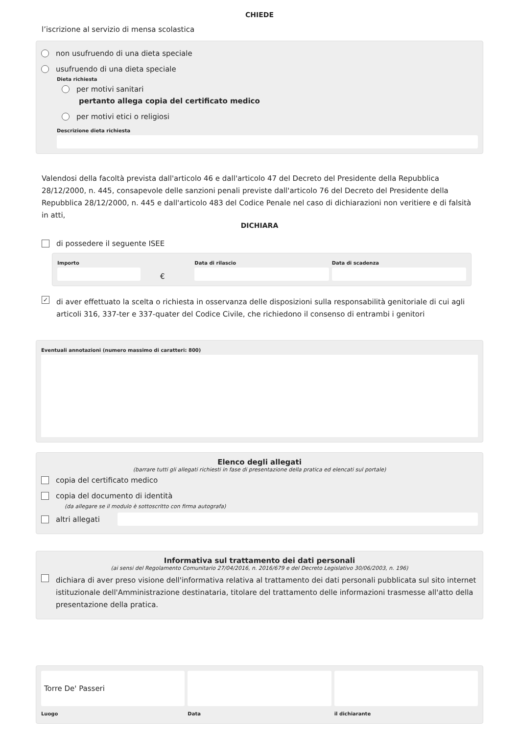CHIEDE
l’iscrizione al servizio di mensa scolastica
non usufruendo di una dieta speciale
usufruendo di una dieta speciale
Dieta richiesta
per motivi sanitari
pertanto allega copia del certificato medico
per motivi etici o religiosi
Descrizione dieta richiesta
Valendosi della facoltà prevista dall'articolo 46 e dall'articolo 47 del Decreto del Presidente della Repubblica 28/12/2000, n. 445, consapevole delle sanzioni penali previste dall'articolo 76 del Decreto del Presidente della Repubblica 28/12/2000, n. 445 e dall'articolo 483 del Codice Penale nel caso di dichiarazioni non veritiere e di falsità in atti,
DICHIARA
di possedere il seguente ISEE
Importo
€
Data di rilascio Data di scadenza
✓ di aver effettuato la scelta o richiesta in osservanza delle disposizioni sulla responsabilità genitoriale di cui agli articoli 316, 337-ter e 337-quater del Codice Civile, che richiedono il consenso di entrambi i genitori
Eventuali annotazioni (numero massimo di caratteri: 800)
Elenco degli allegati
(barrare tutti gli allegati richiesti in fase di presentazione della pratica ed elencati sul portale)
copia del certificato medico
copia del documento di identità
(da allegare se il modulo è sottoscritto con firma autografa)
altri allegati
Informativa sul trattamento dei dati personali
(ai sensi del Regolamento Comunitario 27/04/2016, n. 2016/679 e del Decreto Legislativo 30/06/2003, n. 196)
dichiara di aver preso visione dell'informativa relativa al trattamento dei dati personali pubblicata sul sito internet istituzionale dell'Amministrazione destinataria, titolare del trattamento delle informazioni trasmesse all'atto della presentazione della pratica.
Torre De' Passeri
Luogo
Data il dichiarante